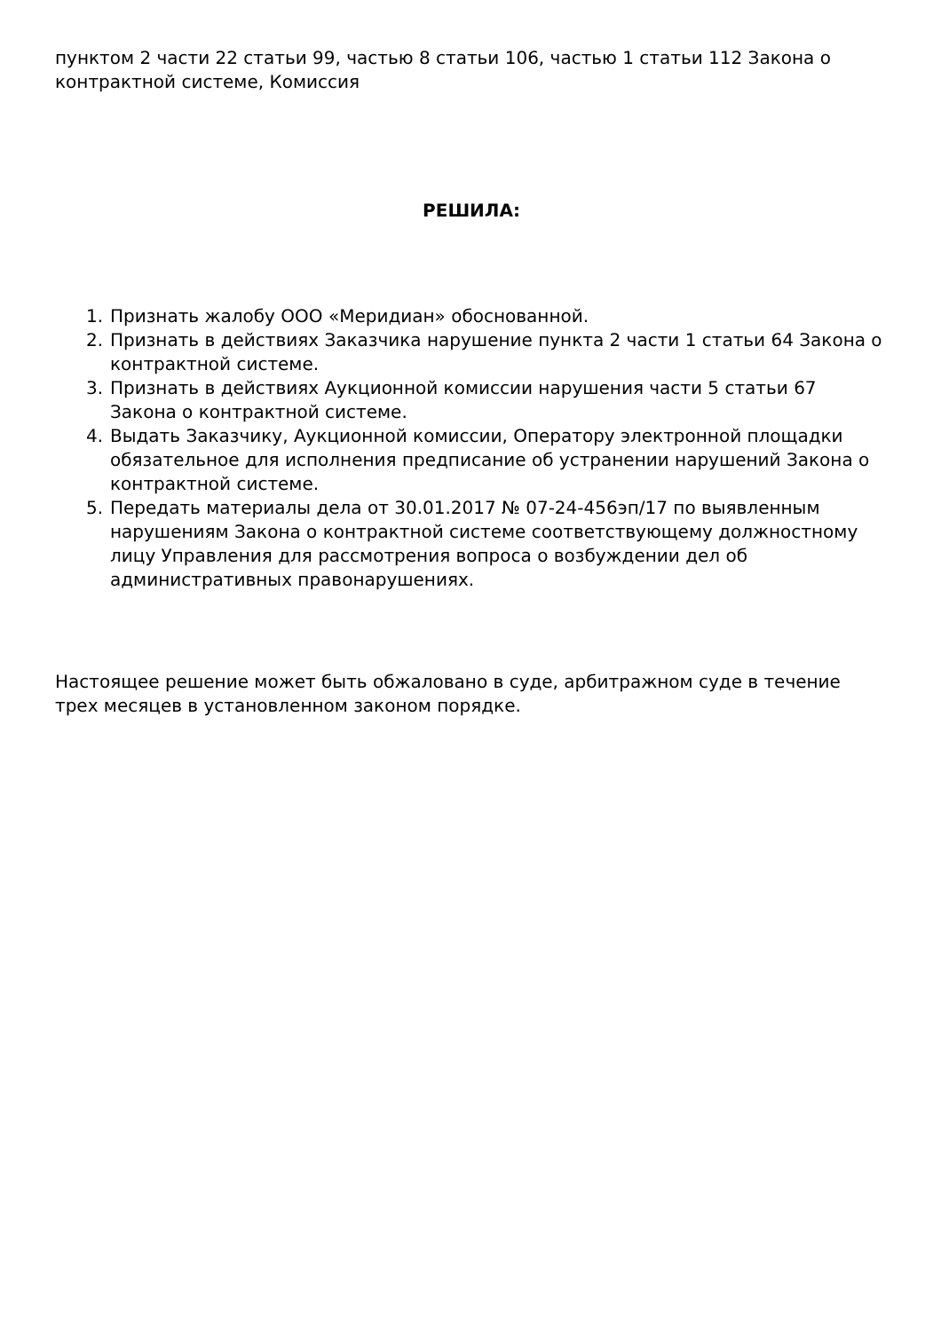пунктом 2 части 22 статьи 99, частью 8 статьи 106, частью 1 статьи 112 Закона о контрактной системе, Комиссия
РЕШИЛА:
1. Признать жалобу ООО «Меридиан» обоснованной.
2. Признать в действиях Заказчика нарушение пункта 2 части 1 статьи 64 Закона о контрактной системе.
3. Признать в действиях Аукционной комиссии нарушения части 5 статьи 67 Закона о контрактной системе.
4. Выдать Заказчику, Аукционной комиссии, Оператору электронной площадки обязательное для исполнения предписание об устранении нарушений Закона о контрактной системе.
5. Передать материалы дела от 30.01.2017 № 07-24-456эп/17 по выявленным нарушениям Закона о контрактной системе соответствующему должностному лицу Управления для рассмотрения вопроса о возбуждении дел об административных правонарушениях.
Настоящее решение может быть обжаловано в суде, арбитражном суде в течение трех месяцев в установленном законом порядке.